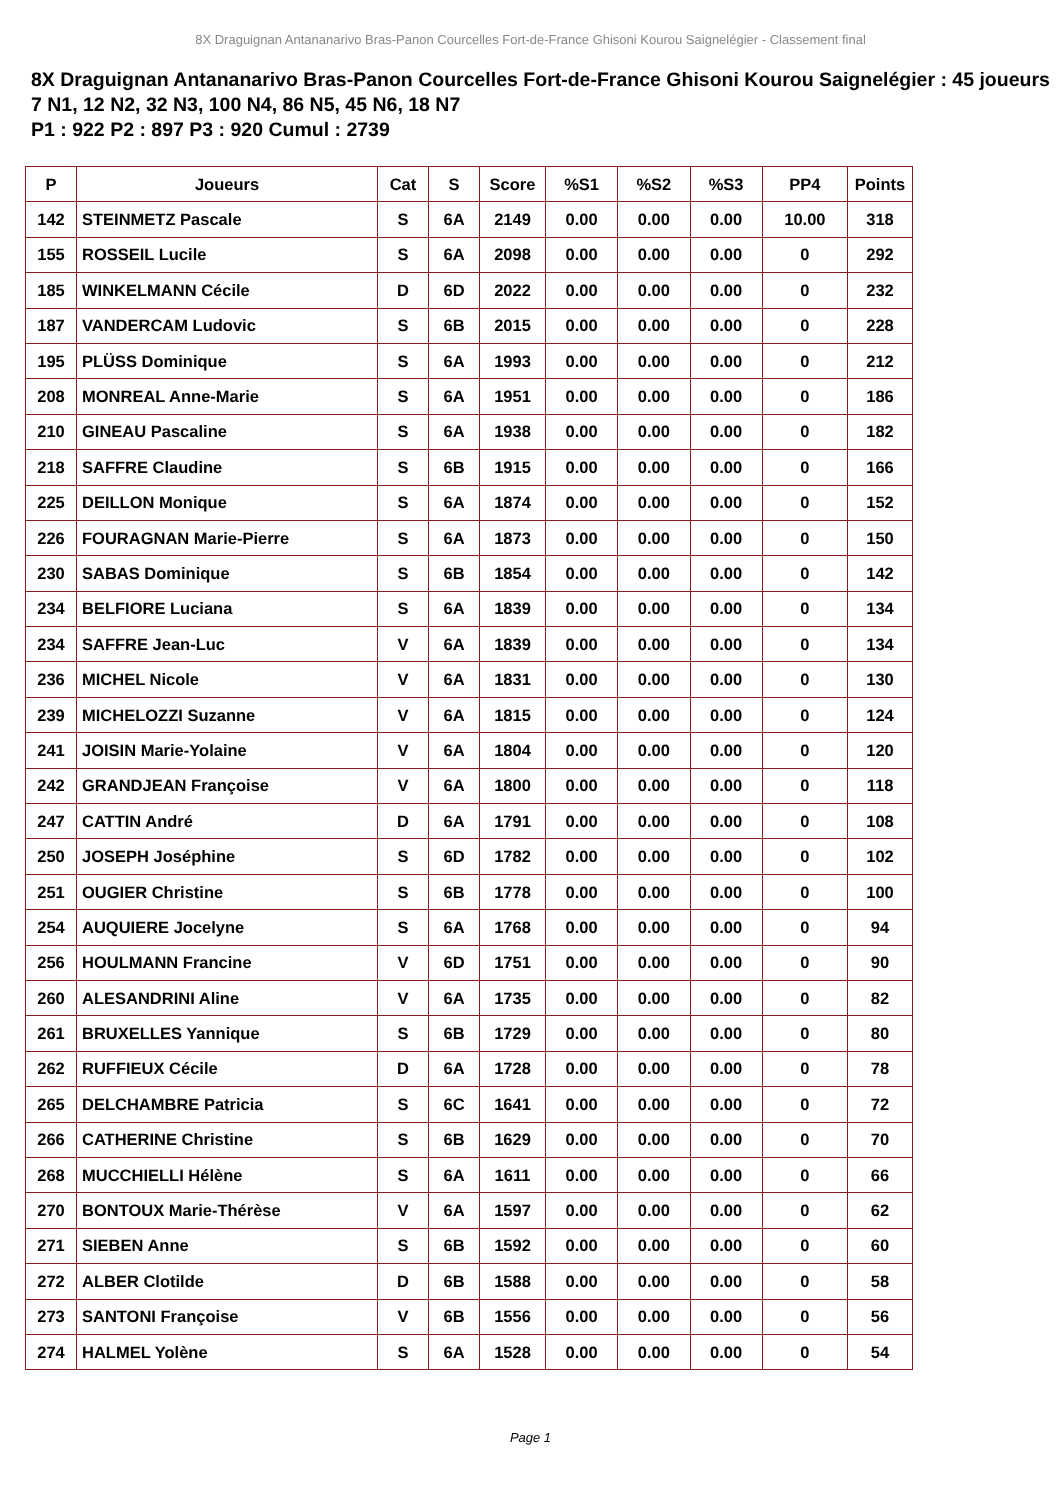8X Draguignan Antananarivo Bras-Panon Courcelles Fort-de-France Ghisoni Kourou Saignelégier - Classement final
8X Draguignan Antananarivo Bras-Panon Courcelles Fort-de-France Ghisoni Kourou Saignelégier : 45 joueurs
7 N1, 12 N2, 32 N3, 100 N4, 86 N5, 45 N6, 18 N7
P1 : 922 P2 : 897 P3 : 920 Cumul : 2739
| P | Joueurs | Cat | S | Score | %S1 | %S2 | %S3 | PP4 | Points |
| --- | --- | --- | --- | --- | --- | --- | --- | --- | --- |
| 142 | STEINMETZ Pascale | S | 6A | 2149 | 0.00 | 0.00 | 0.00 | 10.00 | 318 |
| 155 | ROSSEIL Lucile | S | 6A | 2098 | 0.00 | 0.00 | 0.00 | 0 | 292 |
| 185 | WINKELMANN Cécile | D | 6D | 2022 | 0.00 | 0.00 | 0.00 | 0 | 232 |
| 187 | VANDERCAM Ludovic | S | 6B | 2015 | 0.00 | 0.00 | 0.00 | 0 | 228 |
| 195 | PLÜSS Dominique | S | 6A | 1993 | 0.00 | 0.00 | 0.00 | 0 | 212 |
| 208 | MONREAL Anne-Marie | S | 6A | 1951 | 0.00 | 0.00 | 0.00 | 0 | 186 |
| 210 | GINEAU Pascaline | S | 6A | 1938 | 0.00 | 0.00 | 0.00 | 0 | 182 |
| 218 | SAFFRE Claudine | S | 6B | 1915 | 0.00 | 0.00 | 0.00 | 0 | 166 |
| 225 | DEILLON Monique | S | 6A | 1874 | 0.00 | 0.00 | 0.00 | 0 | 152 |
| 226 | FOURAGNAN Marie-Pierre | S | 6A | 1873 | 0.00 | 0.00 | 0.00 | 0 | 150 |
| 230 | SABAS Dominique | S | 6B | 1854 | 0.00 | 0.00 | 0.00 | 0 | 142 |
| 234 | BELFIORE Luciana | S | 6A | 1839 | 0.00 | 0.00 | 0.00 | 0 | 134 |
| 234 | SAFFRE Jean-Luc | V | 6A | 1839 | 0.00 | 0.00 | 0.00 | 0 | 134 |
| 236 | MICHEL Nicole | V | 6A | 1831 | 0.00 | 0.00 | 0.00 | 0 | 130 |
| 239 | MICHELOZZI Suzanne | V | 6A | 1815 | 0.00 | 0.00 | 0.00 | 0 | 124 |
| 241 | JOISIN Marie-Yolaine | V | 6A | 1804 | 0.00 | 0.00 | 0.00 | 0 | 120 |
| 242 | GRANDJEAN Françoise | V | 6A | 1800 | 0.00 | 0.00 | 0.00 | 0 | 118 |
| 247 | CATTIN André | D | 6A | 1791 | 0.00 | 0.00 | 0.00 | 0 | 108 |
| 250 | JOSEPH Joséphine | S | 6D | 1782 | 0.00 | 0.00 | 0.00 | 0 | 102 |
| 251 | OUGIER Christine | S | 6B | 1778 | 0.00 | 0.00 | 0.00 | 0 | 100 |
| 254 | AUQUIERE Jocelyne | S | 6A | 1768 | 0.00 | 0.00 | 0.00 | 0 | 94 |
| 256 | HOULMANN Francine | V | 6D | 1751 | 0.00 | 0.00 | 0.00 | 0 | 90 |
| 260 | ALESANDRINI Aline | V | 6A | 1735 | 0.00 | 0.00 | 0.00 | 0 | 82 |
| 261 | BRUXELLES Yannique | S | 6B | 1729 | 0.00 | 0.00 | 0.00 | 0 | 80 |
| 262 | RUFFIEUX Cécile | D | 6A | 1728 | 0.00 | 0.00 | 0.00 | 0 | 78 |
| 265 | DELCHAMBRE Patricia | S | 6C | 1641 | 0.00 | 0.00 | 0.00 | 0 | 72 |
| 266 | CATHERINE Christine | S | 6B | 1629 | 0.00 | 0.00 | 0.00 | 0 | 70 |
| 268 | MUCCHIELLI Hélène | S | 6A | 1611 | 0.00 | 0.00 | 0.00 | 0 | 66 |
| 270 | BONTOUX Marie-Thérèse | V | 6A | 1597 | 0.00 | 0.00 | 0.00 | 0 | 62 |
| 271 | SIEBEN Anne | S | 6B | 1592 | 0.00 | 0.00 | 0.00 | 0 | 60 |
| 272 | ALBER Clotilde | D | 6B | 1588 | 0.00 | 0.00 | 0.00 | 0 | 58 |
| 273 | SANTONI Françoise | V | 6B | 1556 | 0.00 | 0.00 | 0.00 | 0 | 56 |
| 274 | HALMEL Yolène | S | 6A | 1528 | 0.00 | 0.00 | 0.00 | 0 | 54 |
Page 1